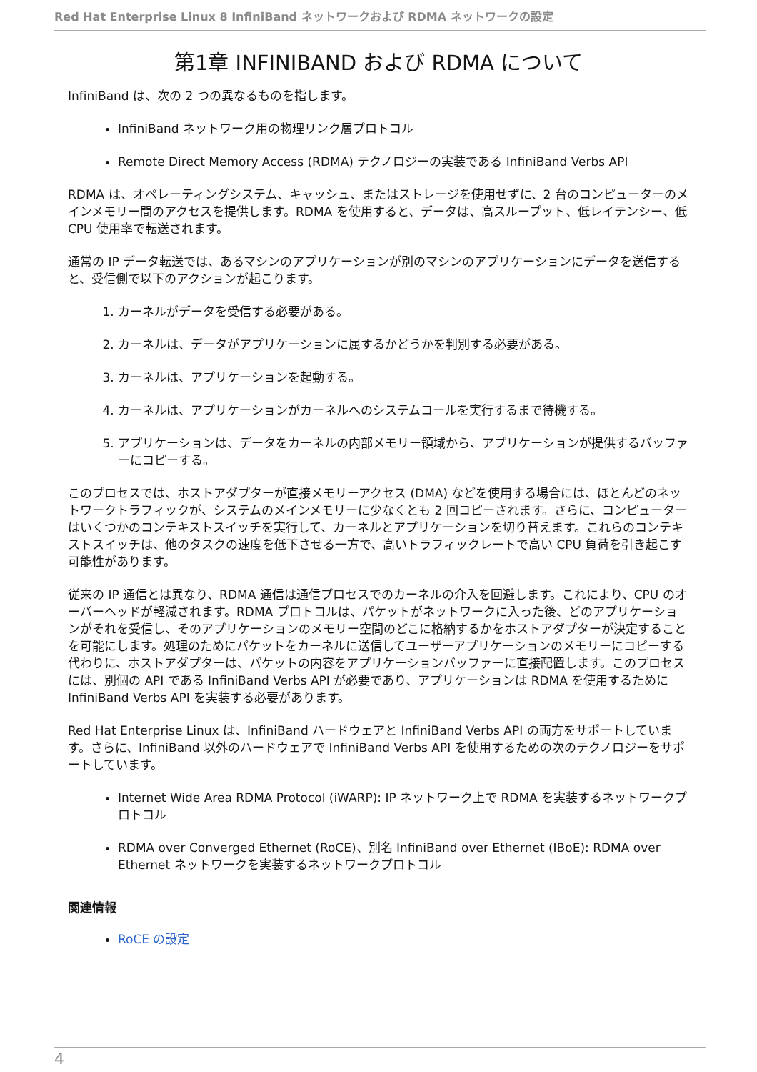Red Hat Enterprise Linux 8 InfiniBand ネットワークおよび RDMA ネットワークの設定
第1章 INFINIBAND および RDMA について
InfiniBand は、次の 2 つの異なるものを指します。
InfiniBand ネットワーク用の物理リンク層プロトコル
Remote Direct Memory Access (RDMA) テクノロジーの実装である InfiniBand Verbs API
RDMA は、オペレーティングシステム、キャッシュ、またはストレージを使用せずに、2 台のコンピューターのメインメモリー間のアクセスを提供します。RDMA を使用すると、データは、高スループット、低レイテンシー、低 CPU 使用率で転送されます。
通常の IP データ転送では、あるマシンのアプリケーションが別のマシンのアプリケーションにデータを送信すると、受信側で以下のアクションが起こります。
1. カーネルがデータを受信する必要がある。
2. カーネルは、データがアプリケーションに属するかどうかを判別する必要がある。
3. カーネルは、アプリケーションを起動する。
4. カーネルは、アプリケーションがカーネルへのシステムコールを実行するまで待機する。
5. アプリケーションは、データをカーネルの内部メモリー領域から、アプリケーションが提供するバッファーにコピーする。
このプロセスでは、ホストアダプターが直接メモリーアクセス (DMA) などを使用する場合には、ほとんどのネットワークトラフィックが、システムのメインメモリーに少なくとも 2 回コピーされます。さらに、コンピューターはいくつかのコンテキストスイッチを実行して、カーネルとアプリケーションを切り替えます。これらのコンテキストスイッチは、他のタスクの速度を低下させる一方で、高いトラフィックレートで高い CPU 負荷を引き起こす可能性があります。
従来の IP 通信とは異なり、RDMA 通信は通信プロセスでのカーネルの介入を回避します。これにより、CPU のオーバーヘッドが軽減されます。RDMA プロトコルは、パケットがネットワークに入った後、どのアプリケーションがそれを受信し、そのアプリケーションのメモリー空間のどこに格納するかをホストアダプターが決定することを可能にします。処理のためにパケットをカーネルに送信してユーザーアプリケーションのメモリーにコピーする代わりに、ホストアダプターは、パケットの内容をアプリケーションバッファーに直接配置します。このプロセスには、別個の API である InfiniBand Verbs API が必要であり、アプリケーションは RDMA を使用するために InfiniBand Verbs API を実装する必要があります。
Red Hat Enterprise Linux は、InfiniBand ハードウェアと InfiniBand Verbs API の両方をサポートしています。さらに、InfiniBand 以外のハードウェアで InfiniBand Verbs API を使用するための次のテクノロジーをサポートしています。
Internet Wide Area RDMA Protocol (iWARP): IP ネットワーク上で RDMA を実装するネットワークプロトコル
RDMA over Converged Ethernet (RoCE)、別名 InfiniBand over Ethernet (IBoE): RDMA over Ethernet ネットワークを実装するネットワークプロトコル
関連情報
RoCE の設定
4